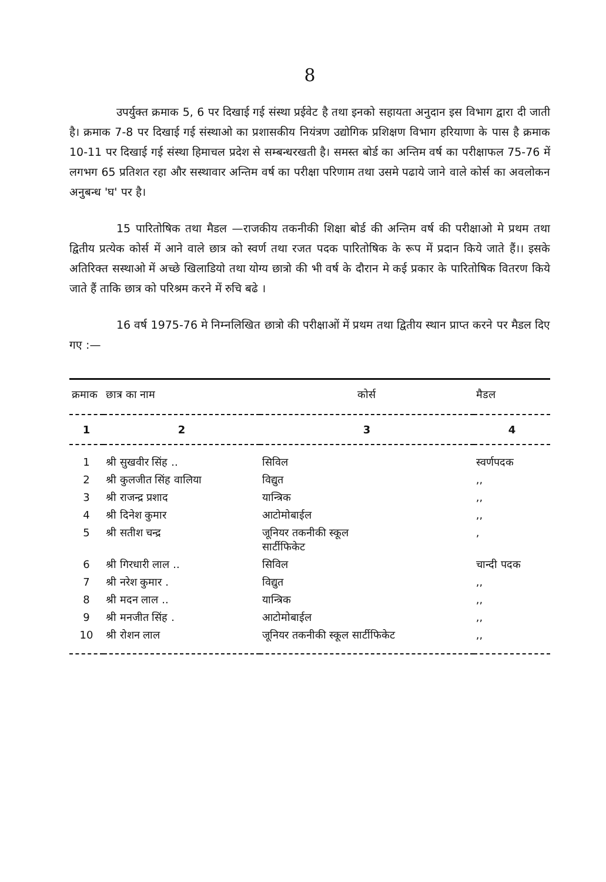8
उपर्युक्त क्रमाक 5, 6 पर दिखाई गई संस्था प्रईवेट है तथा इनको सहायता अनुदान इस विभाग द्वारा दी जाती है। क्रमाक 7-8 पर दिखाई गई संस्थाओ का प्रशासकीय नियंत्रण उद्योगिक प्रशिक्षण विभाग हरियाणा के पास है क्रमाक 10-11 पर दिखाई गई संस्था हिमाचल प्रदेश से सम्बन्धरखती है। समस्त बोर्ड का अन्तिम वर्ष का परीक्षाफल 75-76 में लगभग 65 प्रतिशत रहा और सस्थावार अन्तिम वर्ष का परीक्षा परिणाम तथा उसमे पढाये जाने वाले कोर्स का अवलोकन अनुबन्ध 'घ' पर है।
15 पारितोषिक तथा मैडल —राजकीय तकनीकी शिक्षा बोर्ड की अन्तिम वर्ष की परीक्षाओ मे प्रथम तथा द्वितीय प्रत्येक कोर्स में आने वाले छात्र को स्वर्ण तथा रजत पदक पारितोषिक के रूप में प्रदान किये जाते हैं।। इसके अतिरिक्त सस्थाओ में अच्छे खिलाडियो तथा योग्य छात्रो की भी वर्ष के दौरान मे कई प्रकार के पारितोषिक वितरण किये जाते हैं ताकि छात्र को परिश्रम करने में रुचि बढे ।
16 वर्ष 1975-76 मे निम्नलिखित छात्रो की परीक्षाओं में प्रथम तथा द्वितीय स्थान प्राप्त करने पर मैडल दिए गए :—
| क्रमाक | छात्र का नाम | कोर्स | मैडल |
| --- | --- | --- | --- |
| 1 | 2 | 3 | 4 |
| 1 | श्री सुखवीर सिंह .. | सिविल | स्वर्णपदक |
| 2 | श्री कुलजीत सिंह वालिया | विद्युत | ,, |
| 3 | श्री राजन्द्र प्रशाद | यान्त्रिक | ,, |
| 4 | श्री दिनेश कुमार | आटोमोबाईल | ,, |
| 5 | श्री सतीश चन्द्र | जूनियर तकनीकी स्कूल सार्टीफिकेट | , |
| 6 | श्री गिरधारी लाल .. | सिविल | चान्दी पदक |
| 7 | श्री नरेश कुमार . | विद्युत | ,, |
| 8 | श्री मदन लाल .. | यान्त्रिक | ,, |
| 9 | श्री मनजीत सिंह . | आटोमोबाईल | ,, |
| 10 | श्री रोशन लाल | जूनियर तकनीकी स्कूल सार्टीफिकेट | ,, |